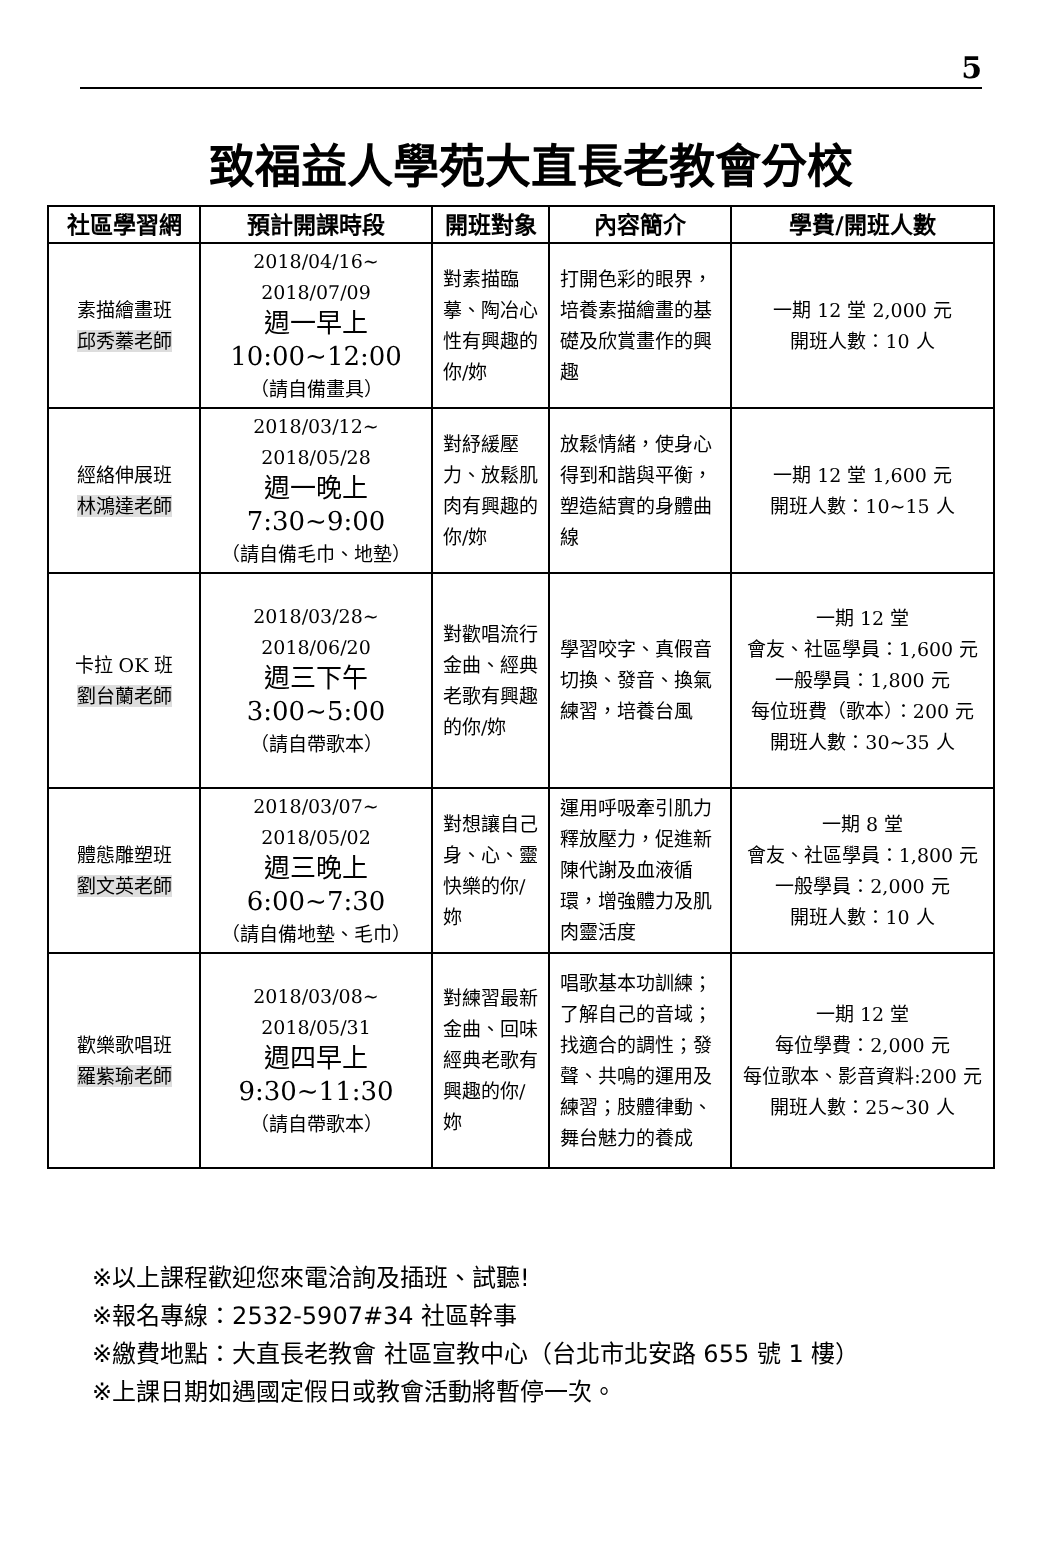5
致福益人學苑大直長老教會分校
| 社區學習網 | 預計開課時段 | 開班對象 | 內容簡介 | 學費/開班人數 |
| --- | --- | --- | --- | --- |
| 素描繪畫班 邱秀蓁老師 | 2018/04/16~ 2018/07/09 週一早上 10:00~12:00 （請自備畫具） | 對素描臨摹、陶冶心性有興趣的你/妳 | 打開色彩的眼界，培養素描繪畫的基礎及欣賞畫作的興趣 | 一期 12 堂 2,000 元 開班人數：10 人 |
| 經絡伸展班 林鴻達老師 | 2018/03/12~ 2018/05/28 週一晚上 7:30~9:00 （請自備毛巾、地墊） | 對紓緩壓力、放鬆肌肉有興趣的你/妳 | 放鬆情緒，使身心得到和諧與平衡，塑造結實的身體曲線 | 一期 12 堂 1,600 元 開班人數：10~15 人 |
| 卡拉 OK 班 劉台蘭老師 | 2018/03/28~ 2018/06/20 週三下午 3:00~5:00 （請自帶歌本） | 對歡唱流行金曲、經典老歌有興趣的你/妳 | 學習咬字、真假音切換、發音、換氣練習，培養台風 | 一期 12 堂 會友、社區學員：1,600 元 一般學員：1,800 元 每位班費（歌本）：200 元 開班人數：30~35 人 |
| 體態雕塑班 劉文英老師 | 2018/03/07~ 2018/05/02 週三晚上 6:00~7:30 （請自備地墊、毛巾） | 對想讓自己身、心、靈快樂的你/妳 | 運用呼吸牽引肌力釋放壓力，促進新陳代謝及血液循環，增強體力及肌肉靈活度 | 一期 8 堂 會友、社區學員：1,800 元 一般學員：2,000 元 開班人數：10 人 |
| 歡樂歌唱班 羅紫瑜老師 | 2018/03/08~ 2018/05/31 週四早上 9:30~11:30 （請自帶歌本） | 對練習最新金曲、回味經典老歌有興趣的你/妳 | 唱歌基本功訓練；了解自己的音域；找適合的調性；發聲、共鳴的運用及練習；肢體律動、舞台魅力的養成 | 一期 12 堂 每位學費：2,000 元 每位歌本、影音資料:200 元 開班人數：25~30 人 |
※以上課程歡迎您來電洽詢及插班、試聽!
※報名專線：2532-5907#34 社區幹事
※繳費地點：大直長老教會 社區宣教中心（台北市北安路 655 號 1 樓）
※上課日期如遇國定假日或教會活動將暫停一次。